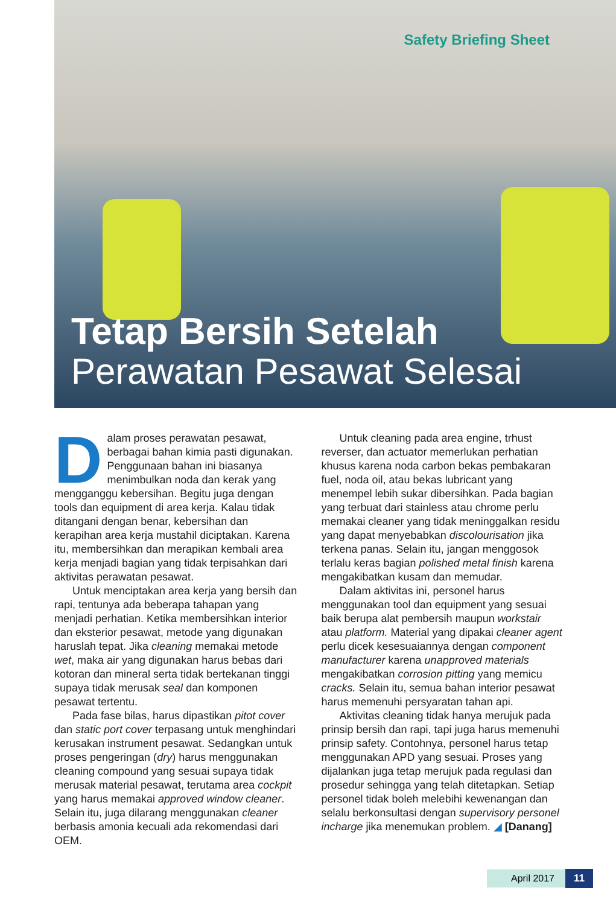Safety Briefing Sheet
Tetap Bersih Setelah
Perawatan Pesawat Selesai
Dalam proses perawatan pesawat, berbagai bahan kimia pasti digunakan. Penggunaan bahan ini biasanya menimbulkan noda dan kerak yang mengganggu kebersihan. Begitu juga dengan tools dan equipment di area kerja. Kalau tidak ditangani dengan benar, kebersihan dan kerapihan area kerja mustahil diciptakan. Karena itu, membersihkan dan merapikan kembali area kerja menjadi bagian yang tidak terpisahkan dari aktivitas perawatan pesawat.
Untuk menciptakan area kerja yang bersih dan rapi, tentunya ada beberapa tahapan yang menjadi perhatian. Ketika membersihkan interior dan eksterior pesawat, metode yang digunakan haruslah tepat. Jika cleaning memakai metode wet, maka air yang digunakan harus bebas dari kotoran dan mineral serta tidak bertekanan tinggi supaya tidak merusak seal dan komponen pesawat tertentu.
Pada fase bilas, harus dipastikan pitot cover dan static port cover terpasang untuk menghindari kerusakan instrument pesawat. Sedangkan untuk proses pengeringan (dry) harus menggunakan cleaning compound yang sesuai supaya tidak merusak material pesawat, terutama area cockpit yang harus memakai approved window cleaner. Selain itu, juga dilarang menggunakan cleaner berbasis amonia kecuali ada rekomendasi dari OEM.
Untuk cleaning pada area engine, trhust reverser, dan actuator memerlukan perhatian khusus karena noda carbon bekas pembakaran fuel, noda oil, atau bekas lubricant yang menempel lebih sukar dibersihkan. Pada bagian yang terbuat dari stainless atau chrome perlu memakai cleaner yang tidak meninggalkan residu yang dapat menyebabkan discolourisation jika terkena panas. Selain itu, jangan menggosok terlalu keras bagian polished metal finish karena mengakibatkan kusam dan memudar.
Dalam aktivitas ini, personel harus menggunakan tool dan equipment yang sesuai baik berupa alat pembersih maupun workstair atau platform. Material yang dipakai cleaner agent perlu dicek kesesuaiannya dengan component manufacturer karena unapproved materials mengakibatkan corrosion pitting yang memicu cracks. Selain itu, semua bahan interior pesawat harus memenuhi persyaratan tahan api.
Aktivitas cleaning tidak hanya merujuk pada prinsip bersih dan rapi, tapi juga harus memenuhi prinsip safety. Contohnya, personel harus tetap menggunakan APD yang sesuai. Proses yang dijalankan juga tetap merujuk pada regulasi dan prosedur sehingga yang telah ditetapkan. Setiap personel tidak boleh melebihi kewenangan dan selalu berkonsultasi dengan supervisory personel incharge jika menemukan problem. ◢ [Danang]
April 2017 11